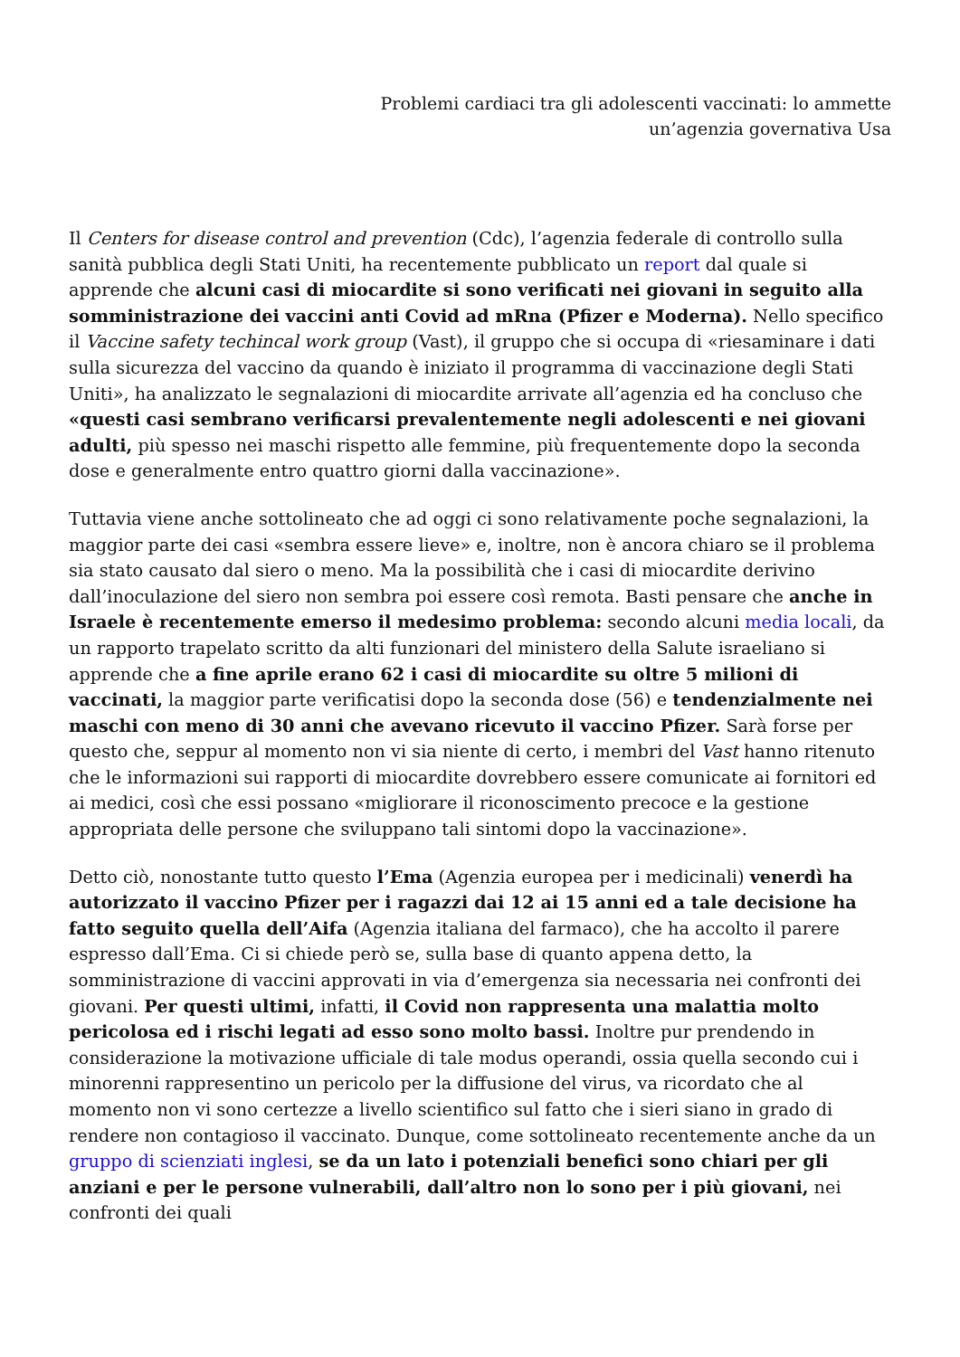Problemi cardiaci tra gli adolescenti vaccinati: lo ammette
un’agenzia governativa Usa
Il Centers for disease control and prevention (Cdc), l’agenzia federale di controllo sulla sanità pubblica degli Stati Uniti, ha recentemente pubblicato un report dal quale si apprende che alcuni casi di miocardite si sono verificati nei giovani in seguito alla somministrazione dei vaccini anti Covid ad mRna (Pfizer e Moderna). Nello specifico il Vaccine safety techincal work group (Vast), il gruppo che si occupa di «riesaminare i dati sulla sicurezza del vaccino da quando è iniziato il programma di vaccinazione degli Stati Uniti», ha analizzato le segnalazioni di miocardite arrivate all’agenzia ed ha concluso che «questi casi sembrano verificarsi prevalentemente negli adolescenti e nei giovani adulti, più spesso nei maschi rispetto alle femmine, più frequentemente dopo la seconda dose e generalmente entro quattro giorni dalla vaccinazione».
Tuttavia viene anche sottolineato che ad oggi ci sono relativamente poche segnalazioni, la maggior parte dei casi «sembra essere lieve» e, inoltre, non è ancora chiaro se il problema sia stato causato dal siero o meno. Ma la possibilità che i casi di miocardite derivino dall’inoculazione del siero non sembra poi essere così remota. Basti pensare che anche in Israele è recentemente emerso il medesimo problema: secondo alcuni media locali, da un rapporto trapelato scritto da alti funzionari del ministero della Salute israeliano si apprende che a fine aprile erano 62 i casi di miocardite su oltre 5 milioni di vaccinati, la maggior parte verificatisi dopo la seconda dose (56) e tendenzialmente nei maschi con meno di 30 anni che avevano ricevuto il vaccino Pfizer. Sarà forse per questo che, seppur al momento non vi sia niente di certo, i membri del Vast hanno ritenuto che le informazioni sui rapporti di miocardite dovrebbero essere comunicate ai fornitori ed ai medici, così che essi possano «migliorare il riconoscimento precoce e la gestione appropriata delle persone che sviluppano tali sintomi dopo la vaccinazione».
Detto ciò, nonostante tutto questo l’Ema (Agenzia europea per i medicinali) venerdì ha autorizzato il vaccino Pfizer per i ragazzi dai 12 ai 15 anni ed a tale decisione ha fatto seguito quella dell’Aifa (Agenzia italiana del farmaco), che ha accolto il parere espresso dall’Ema. Ci si chiede però se, sulla base di quanto appena detto, la somministrazione di vaccini approvati in via d’emergenza sia necessaria nei confronti dei giovani. Per questi ultimi, infatti, il Covid non rappresenta una malattia molto pericolosa ed i rischi legati ad esso sono molto bassi. Inoltre pur prendendo in considerazione la motivazione ufficiale di tale modus operandi, ossia quella secondo cui i minorenni rappresentino un pericolo per la diffusione del virus, va ricordato che al momento non vi sono certezze a livello scientifico sul fatto che i sieri siano in grado di rendere non contagioso il vaccinato. Dunque, come sottolineato recentemente anche da un gruppo di scienziati inglesi, se da un lato i potenziali benefici sono chiari per gli anziani e per le persone vulnerabili, dall’altro non lo sono per i più giovani, nei confronti dei quali